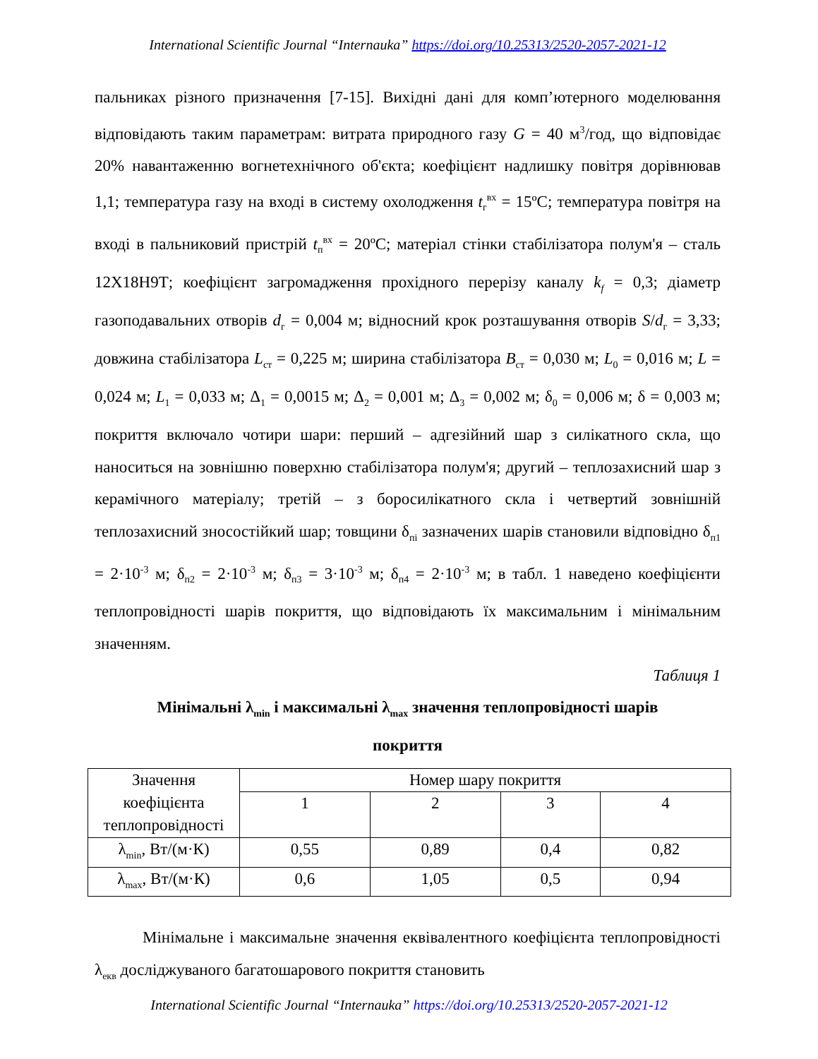International Scientific Journal “Internauka” https://doi.org/10.25313/2520-2057-2021-12
пальниках різного призначення [7-15]. Вихідні дані для комп’ютерного моделювання відповідають таким параметрам: витрата природного газу G = 40 м<sup>3</sup>/год, що відповідає 20% навантаженню вогнетехнічного об'єкта; коефіцієнт надлишку повітря дорівнював 1,1; температура газу на вході в систему охолодження t<sub>г</sub><sup>вх</sup> = 15ºC; температура повітря на вході в пальниковий пристрій t<sub>п</sub><sup>вх</sup> = 20ºC; матеріал стінки стабілізатора полум'я – сталь 12Х18Н9Т; коефіцієнт загромадження прохідного перерізу каналу k<sub>f</sub> = 0,3; діаметр газоподавальних отворів d<sub>г</sub> = 0,004 м; відносний крок розташування отворів S/d<sub>г</sub> = 3,33; довжина стабілізатора L<sub>ст</sub> = 0,225 м; ширина стабілізатора B<sub>ст</sub> = 0,030 м; L<sub>0</sub> = 0,016 м; L = 0,024 м; L<sub>1</sub> = 0,033 м; Δ<sub>1</sub> = 0,0015 м; Δ<sub>2</sub> = 0,001 м; Δ<sub>3</sub> = 0,002 м; δ<sub>0</sub> = 0,006 м; δ = 0,003 м; покриття включало чотири шари: перший – адгезійний шар з силікатного скла, що наноситься на зовнішню поверхню стабілізатора полум'я; другий – теплозахисний шар з керамічного матеріалу; третій – з боросилікатного скла і четвертий зовнішній теплозахисний зносостійкий шар; товщини δ<sub>пі</sub> зазначених шарів становили відповідно δ<sub>п1</sub> = 2·10<sup>-3</sup> м; δ<sub>п2</sub> = 2·10<sup>-3</sup> м; δ<sub>п3</sub> = 3·10<sup>-3</sup> м; δ<sub>п4</sub> = 2·10<sup>-3</sup> м; в табл. 1 наведено коефіцієнти теплопровідності шарів покриття, що відповідають їх максимальним і мінімальним значенням.
Таблиця 1
Мінімальні λ<sub>min</sub> і максимальні λ<sub>max</sub> значення теплопровідності шарів
покриття
| Значення коефіцієнта теплопровідності | Номер шару покриття | | | |
| | 1 | 2 | 3 | 4 |
| λ<sub>min</sub>, Вт/(м·К) | 0,55 | 0,89 | 0,4 | 0,82 |
| λ<sub>max</sub>, Вт/(м·К) | 0,6 | 1,05 | 0,5 | 0,94 |
Мінімальне і максимальне значення еквівалентного коефіцієнта теплопровідності λ<sub>екв</sub> досліджуваного багатошарового покриття становить
International Scientific Journal “Internauka” https://doi.org/10.25313/2520-2057-2021-12